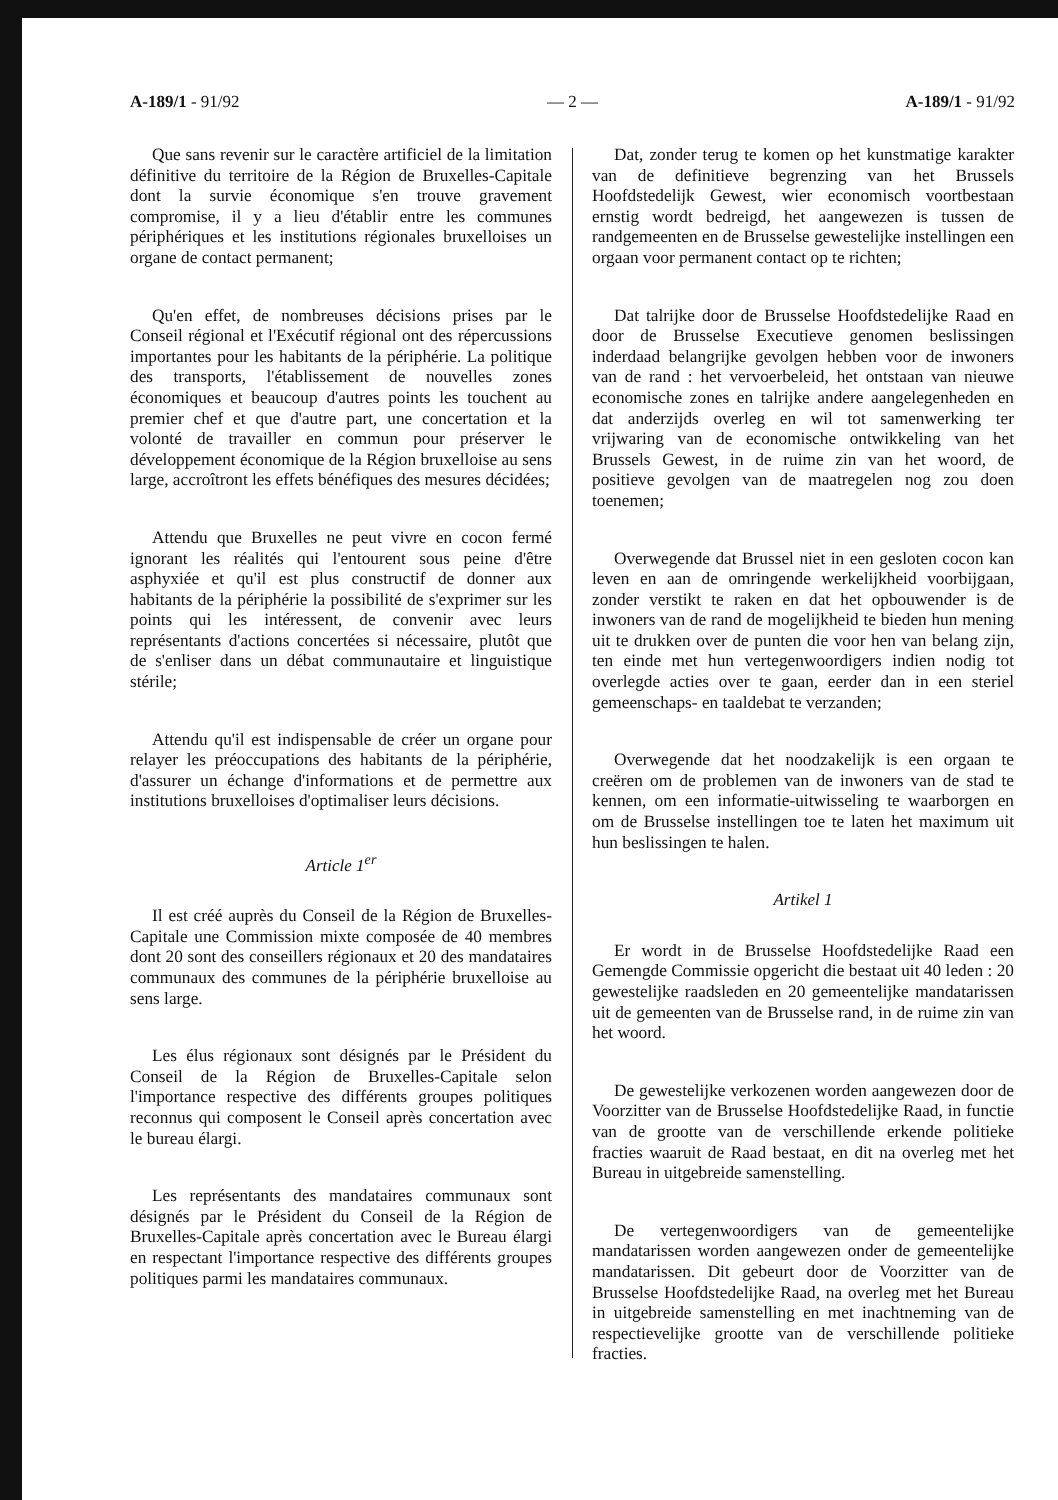A-189/1 - 91/92 — 2 — A-189/1 - 91/92
Que sans revenir sur le caractère artificiel de la limitation définitive du territoire de la Région de Bruxelles-Capitale dont la survie économique s'en trouve gravement compromise, il y a lieu d'établir entre les communes périphériques et les institutions régionales bruxelloises un organe de contact permanent;
Qu'en effet, de nombreuses décisions prises par le Conseil régional et l'Exécutif régional ont des répercussions importantes pour les habitants de la périphérie. La politique des transports, l'établissement de nouvelles zones économiques et beaucoup d'autres points les touchent au premier chef et que d'autre part, une concertation et la volonté de travailler en commun pour préserver le développement économique de la Région bruxelloise au sens large, accroîtront les effets bénéfiques des mesures décidées;
Attendu que Bruxelles ne peut vivre en cocon fermé ignorant les réalités qui l'entourent sous peine d'être asphyxiée et qu'il est plus constructif de donner aux habitants de la périphérie la possibilité de s'exprimer sur les points qui les intéressent, de convenir avec leurs représentants d'actions concertées si nécessaire, plutôt que de s'enliser dans un débat communautaire et linguistique stérile;
Attendu qu'il est indispensable de créer un organe pour relayer les préoccupations des habitants de la périphérie, d'assurer un échange d'informations et de permettre aux institutions bruxelloises d'optimaliser leurs décisions.
Article 1<sup>er</sup>
Il est créé auprès du Conseil de la Région de Bruxelles-Capitale une Commission mixte composée de 40 membres dont 20 sont des conseillers régionaux et 20 des mandataires communaux des communes de la périphérie bruxelloise au sens large.
Les élus régionaux sont désignés par le Président du Conseil de la Région de Bruxelles-Capitale selon l'importance respective des différents groupes politiques reconnus qui composent le Conseil après concertation avec le bureau élargi.
Les représentants des mandataires communaux sont désignés par le Président du Conseil de la Région de Bruxelles-Capitale après concertation avec le Bureau élargi en respectant l'importance respective des différents groupes politiques parmi les mandataires communaux.
Dat, zonder terug te komen op het kunstmatige karakter van de definitieve begrenzing van het Brussels Hoofdstedelijk Gewest, wier economisch voortbestaan ernstig wordt bedreigd, het aangewezen is tussen de randgemeenten en de Brusselse gewestelijke instellingen een orgaan voor permanent contact op te richten;
Dat talrijke door de Brusselse Hoofdstedelijke Raad en door de Brusselse Executieve genomen beslissingen inderdaad belangrijke gevolgen hebben voor de inwoners van de rand : het vervoerbeleid, het ontstaan van nieuwe economische zones en talrijke andere aangelegenheden en dat anderzijds overleg en wil tot samenwerking ter vrijwaring van de economische ontwikkeling van het Brussels Gewest, in de ruime zin van het woord, de positieve gevolgen van de maatregelen nog zou doen toenemen;
Overwegende dat Brussel niet in een gesloten cocon kan leven en aan de omringende werkelijkheid voorbijgaan, zonder verstikt te raken en dat het opbouwender is de inwoners van de rand de mogelijkheid te bieden hun mening uit te drukken over de punten die voor hen van belang zijn, ten einde met hun vertegenwoordigers indien nodig tot overlegde acties over te gaan, eerder dan in een steriel gemeenschaps- en taaldebat te verzanden;
Overwegende dat het noodzakelijk is een orgaan te creëren om de problemen van de inwoners van de stad te kennen, om een informatie-uitwisseling te waarborgen en om de Brusselse instellingen toe te laten het maximum uit hun beslissingen te halen.
Artikel 1
Er wordt in de Brusselse Hoofdstedelijke Raad een Gemengde Commissie opgericht die bestaat uit 40 leden : 20 gewestelijke raadsleden en 20 gemeentelijke mandatarissen uit de gemeenten van de Brusselse rand, in de ruime zin van het woord.
De gewestelijke verkozenen worden aangewezen door de Voorzitter van de Brusselse Hoofdstedelijke Raad, in functie van de grootte van de verschillende erkende politieke fracties waaruit de Raad bestaat, en dit na overleg met het Bureau in uitgebreide samenstelling.
De vertegenwoordigers van de gemeentelijke mandatarissen worden aangewezen onder de gemeentelijke mandatarissen. Dit gebeurt door de Voorzitter van de Brusselse Hoofdstedelijke Raad, na overleg met het Bureau in uitgebreide samenstelling en met inachtneming van de respectievelijke grootte van de verschillende politieke fracties.